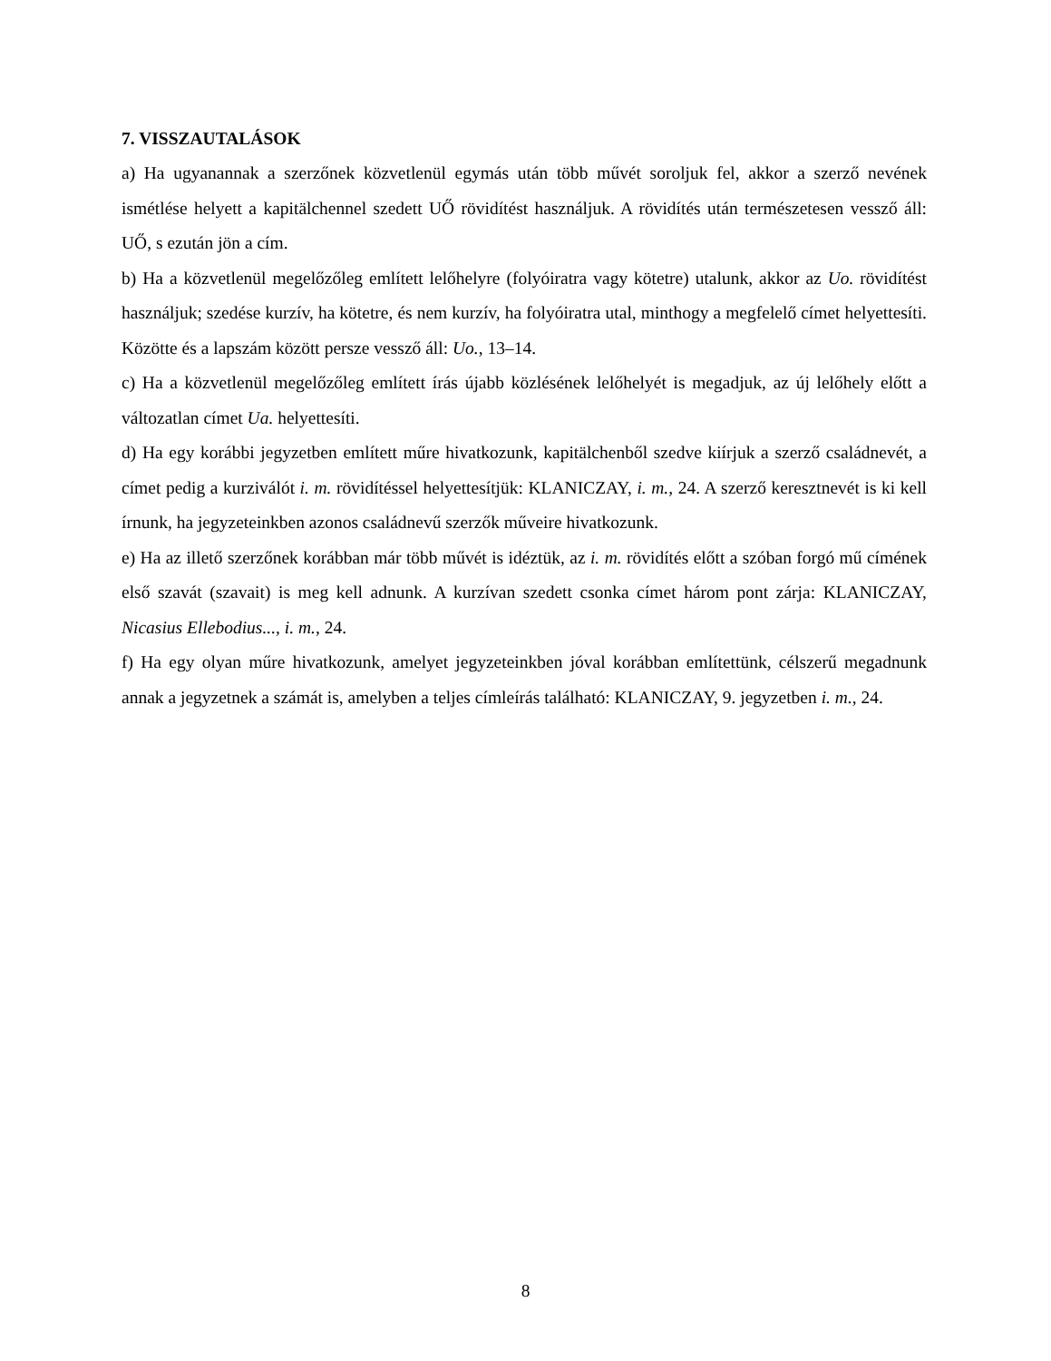7. VISSZAUTALÁSOK
a) Ha ugyanannak a szerzőnek közvetlenül egymás után több művét soroljuk fel, akkor a szerző nevének ismétlése helyett a kapitälchennel szedett UŐ rövidítést használjuk. A rövidítés után természetesen vessző áll: UŐ, s ezután jön a cím.
b) Ha a közvetlenül megelőzőleg említett lelőhelyre (folyóiratra vagy kötetre) utalunk, akkor az Uo. rövidítést használjuk; szedése kurzív, ha kötetre, és nem kurzív, ha folyóiratra utal, minthogy a megfelelő címet helyettesíti. Közötte és a lapszám között persze vessző áll: Uo., 13–14.
c) Ha a közvetlenül megelőzőleg említett írás újabb közlésének lelőhelyét is megadjuk, az új lelőhely előtt a változatlan címet Ua. helyettesíti.
d) Ha egy korábbi jegyzetben említett műre hivatkozunk, kapitälchenből szedve kiírjuk a szerző családnevét, a címet pedig a kurziválót i. m. rövidítéssel helyettesítjük: KLANICZAY, i. m., 24. A szerző keresztnevét is ki kell írnunk, ha jegyzeteinkben azonos családnevű szerzők műveire hivatkozunk.
e) Ha az illető szerzőnek korábban már több művét is idéztük, az i. m. rövidítés előtt a szóban forgó mű címének első szavát (szavait) is meg kell adnunk. A kurzívan szedett csonka címet három pont zárja: KLANICZAY, Nicasius Ellebodius..., i. m., 24.
f) Ha egy olyan műre hivatkozunk, amelyet jegyzeteinkben jóval korábban említettünk, célszerű megadnunk annak a jegyzetnek a számát is, amelyben a teljes címleírás található: KLANICZAY, 9. jegyzetben i. m., 24.
8